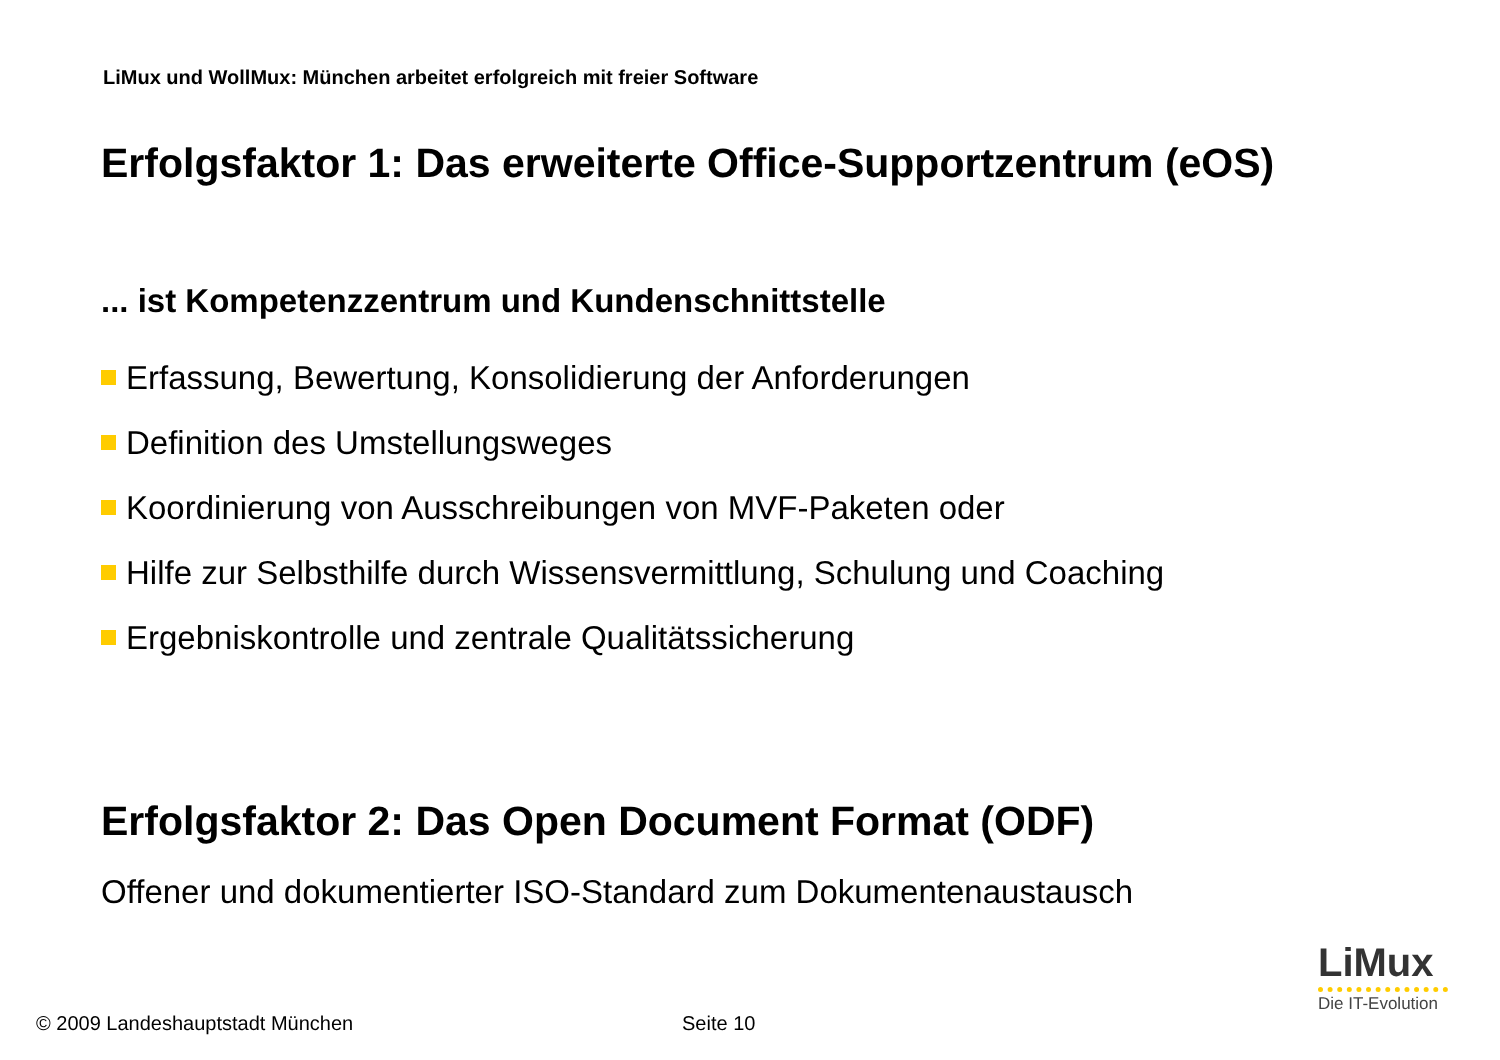LiMux und WollMux: München arbeitet erfolgreich mit freier Software
Erfolgsfaktor 1: Das erweiterte Office-Supportzentrum (eOS)
... ist Kompetenzzentrum und Kundenschnittstelle
Erfassung, Bewertung, Konsolidierung der Anforderungen
Definition des Umstellungsweges
Koordinierung von Ausschreibungen von MVF-Paketen oder
Hilfe zur Selbsthilfe durch Wissensvermittlung, Schulung und Coaching
Ergebniskontrolle und zentrale Qualitätssicherung
Erfolgsfaktor 2: Das Open Document Format (ODF)
Offener und dokumentierter ISO-Standard zum Dokumentenaustausch
© 2009 Landeshauptstadt München
Seite 10
LiMux
Die IT-Evolution